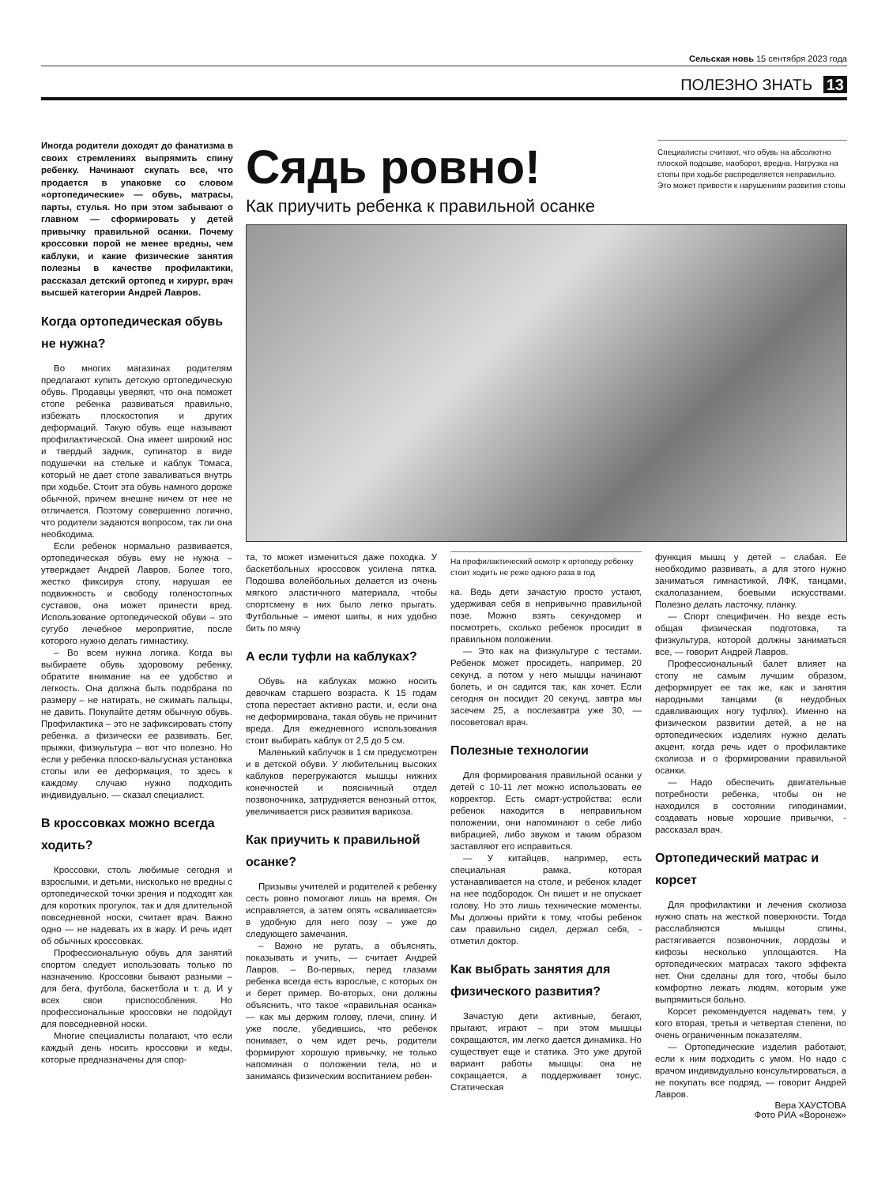Сельская новь 15 сентября 2023 года
ПОЛЕЗНО ЗНАТЬ 13
Иногда родители доходят до фанатизма в своих стремлениях выпрямить спину ребенку. Начинают скупать все, что продается в упаковке со словом «ортопедические» — обувь, матрасы, парты, стулья. Но при этом забывают о главном — сформировать у детей привычку правильной осанки. Почему кроссовки порой не менее вредны, чем каблуки, и какие физические занятия полезны в качестве профилактики, рассказал детский ортопед и хирург, врач высшей категории Андрей Лавров.
Когда ортопедическая обувь не нужна?
Во многих магазинах родителям предлагают купить детскую ортопедическую обувь. Продавцы уверяют, что она поможет стопе ребенка развиваться правильно, избежать плоскостопия и других деформаций. Такую обувь еще называют профилактической. Она имеет широкий нос и твердый задник, супинатор в виде подушечки на стельке и каблук Томаса, который не дает стопе заваливаться внутрь при ходьбе. Стоит эта обувь намного дороже обычной, причем внешне ничем от нее не отличается. Поэтому совершенно логично, что родители задаются вопросом, так ли она необходима.
Если ребенок нормально развивается, ортопедическая обувь ему не нужна – утверждает Андрей Лавров. Более того, жестко фиксируя стопу, нарушая ее подвижность и свободу голеностопных суставов, она может принести вред. Использование ортопедической обуви – это сугубо лечебное мероприятие, после которого нужно делать гимнастику.
– Во всем нужна логика. Когда вы выбираете обувь здоровому ребенку, обратите внимание на ее удобство и легкость. Она должна быть подобрана по размеру – не натирать, не сжимать пальцы, не давить. Покупайте детям обычную обувь. Профилактика – это не зафиксировать стопу ребенка, а физически ее развивать. Бег, прыжки, физкультура – вот что полезно. Но если у ребенка плоско-вальгусная установка стопы или ее деформация, то здесь к каждому случаю нужно подходить индивидуально, — сказал специалист.
В кроссовках можно всегда ходить?
Кроссовки, столь любимые сегодня и взрослыми, и детьми, нисколько не вредны с ортопедической точки зрения и подходят как для коротких прогулок, так и для длительной повседневной носки, считает врач. Важно одно — не надевать их в жару. И речь идет об обычных кроссовках.
Профессиональную обувь для занятий спортом следует использовать только по назначению. Кроссовки бывают разными – для бега, футбола, баскетбола и т. д. И у всех свои приспособления. Но профессиональные кроссовки не подойдут для повседневной носки.
Многие специалисты полагают, что если каждый день носить кроссовки и кеды, которые предназначены для спор-
Сядь ровно!
Как приучить ребенка к правильной осанке
Специалисты считают, что обувь на абсолютно плоской подошве, наоборот, вредна. Нагрузка на стопы при ходьбе распределяется неправильно. Это может привести к нарушениям развития стопы
та, то может измениться даже походка. У баскетбольных кроссовок усилена пятка. Подошва волейбольных делается из очень мягкого эластичного материала, чтобы спортсмену в них было легко прыгать. Футбольные – имеют шипы, в них удобно бить по мячу
А если туфли на каблуках?
Обувь на каблуках можно носить девочкам старшего возраста. К 15 годам стопа перестает активно расти, и, если она не деформирована, такая обувь не причинит вреда. Для ежедневного использования стоит выбирать каблук от 2,5 до 5 см.
Маленький каблучок в 1 см предусмотрен и в детской обуви. У любительниц высоких каблуков перегружаются мышцы нижних конечностей и поясничный отдел позвоночника, затрудняется венозный отток, увеличивается риск развития варикоза.
Как приучить к правильной осанке?
Призывы учителей и родителей к ребенку сесть ровно помогают лишь на время. Он исправляется, а затем опять «сваливается» в удобную для него позу – уже до следующего замечания.
– Важно не ругать, а объяснять, показывать и учить, — считает Андрей Лавров. – Во-первых, перед глазами ребенка всегда есть взрослые, с которых он и берет пример. Во-вторых, они должны объяснить, что такое «правильная осанка» — как мы держим голову, плечи, спину. И уже после, убедившись, что ребенок понимает, о чем идет речь, родители формируют хорошую привычку, не только напоминая о положении тела, но и занимаясь физическим воспитанием ребен-
На профилактический осмотр к ортопеду ребенку стоит ходить не реже одного раза в год
ка. Ведь дети зачастую просто устают, удерживая себя в непривычно правильной позе. Можно взять секундомер и посмотреть, сколько ребенок просидит в правильном положении.
— Это как на физкультуре с тестами. Ребенок может просидеть, например, 20 секунд, а потом у него мышцы начинают болеть, и он садится так, как хочет. Если сегодня он посидит 20 секунд, завтра мы засечем 25, а послезавтра уже 30, — посоветовал врач.
Полезные технологии
Для формирования правильной осанки у детей с 10-11 лет можно использовать ее корректор. Есть смарт-устройства: если ребенок находится в неправильном положении, они напоминают о себе либо вибрацией, либо звуком и таким образом заставляют его исправиться.
— У китайцев, например, есть специальная рамка, которая устанавливается на столе, и ребенок кладет на нее подбородок. Он пишет и не опускает голову. Но это лишь технические моменты. Мы должны прийти к тому, чтобы ребенок сам правильно сидел, держал себя, - отметил доктор.
Как выбрать занятия для физического развития?
Зачастую дети активные, бегают, прыгают, играют – при этом мышцы сокращаются, им легко дается динамика. Но существует еще и статика. Это уже другой вариант работы мышцы: она не сокращается, а поддерживает тонус. Статическая
функция мышц у детей – слабая. Ее необходимо развивать, а для этого нужно заниматься гимнастикой, ЛФК, танцами, скалолазанием, боевыми искусствами. Полезно делать ласточку, планку.
— Спорт специфичен. Но везде есть общая физическая подготовка, та физкультура, которой должны заниматься все, — говорит Андрей Лавров.
Профессиональный балет влияет на стопу не самым лучшим образом, деформирует ее так же, как и занятия народными танцами (в неудобных сдавливающих ногу туфлях). Именно на физическом развитии детей, а не на ортопедических изделиях нужно делать акцент, когда речь идет о профилактике сколиоза и о формировании правильной осанки.
— Надо обеспечить двигательные потребности ребенка, чтобы он не находился в состоянии гиподинамии, создавать новые хорошие привычки, - рассказал врач.
Ортопедический матрас и корсет
Для профилактики и лечения сколиоза нужно спать на жесткой поверхности. Тогда расслабляются мышцы спины, растягивается позвоночник, лордозы и кифозы несколько уплощаются. На ортопедических матрасах такого эффекта нет. Они сделаны для того, чтобы было комфортно лежать людям, которым уже выпрямиться больно.
Корсет рекомендуется надевать тем, у кого вторая, третья и четвертая степени, по очень ограниченным показателям.
— Ортопедические изделия работают, если к ним подходить с умом. Но надо с врачом индивидуально консультироваться, а не покупать все подряд, — говорит Андрей Лавров.
Вера ХАУСТОВА
Фото РИА «Воронеж»